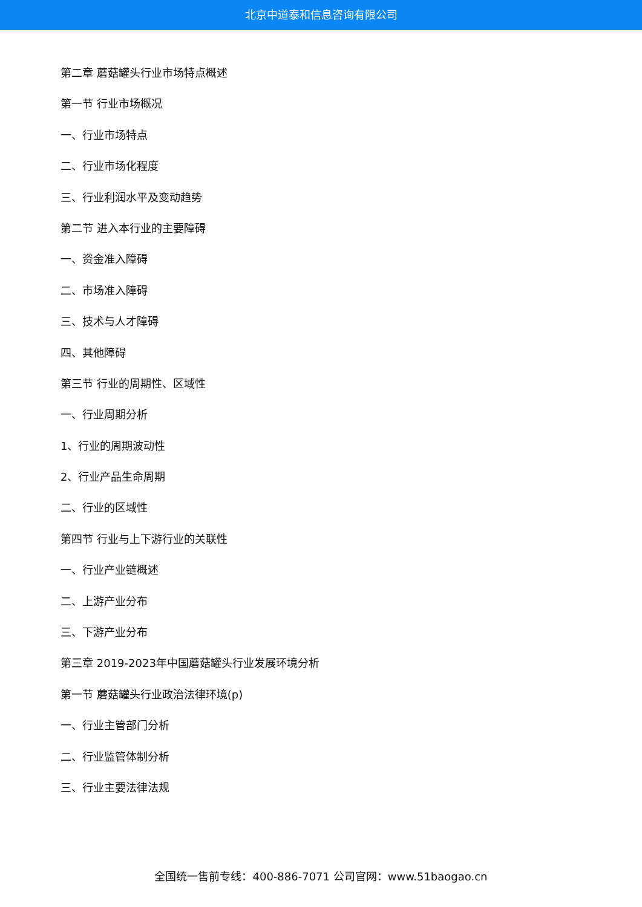北京中道泰和信息咨询有限公司
第二章 蘑菇罐头行业市场特点概述
第一节 行业市场概况
一、行业市场特点
二、行业市场化程度
三、行业利润水平及变动趋势
第二节 进入本行业的主要障碍
一、资金准入障碍
二、市场准入障碍
三、技术与人才障碍
四、其他障碍
第三节 行业的周期性、区域性
一、行业周期分析
1、行业的周期波动性
2、行业产品生命周期
二、行业的区域性
第四节 行业与上下游行业的关联性
一、行业产业链概述
二、上游产业分布
三、下游产业分布
第三章 2019-2023年中国蘑菇罐头行业发展环境分析
第一节 蘑菇罐头行业政治法律环境(p)
一、行业主管部门分析
二、行业监管体制分析
三、行业主要法律法规
全国统一售前专线：400-886-7071 公司官网：www.51baogao.cn